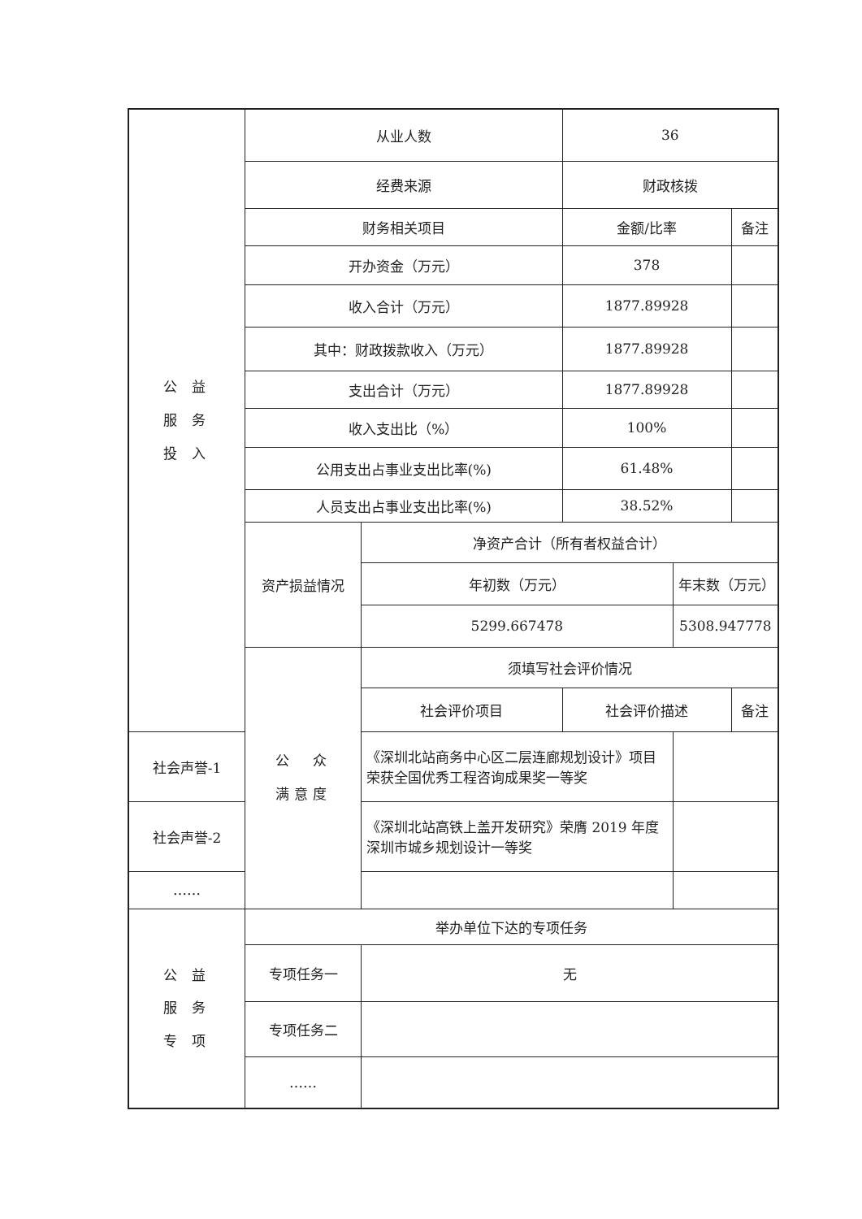| 公 益 服 务 投 入 | 从业人数 | | 36 | | | |
| | 经费来源 | | 财政核拨 | | | |
| | 财务相关项目 | | | 金额/比率 | | 备注 |
| | 开办资金（万元） | | | 378 | | |
| | 收入合计（万元） | | | 1877.89928 | | |
| | 其中：财政拨款收入（万元） | | | 1877.89928 | | |
| | 支出合计（万元） | | | 1877.89928 | | |
| | 收入支出比（%） | | | 100% | | |
| | 公用支出占事业支出比率(%) | | | 61.48% | | |
| | 人员支出占事业支出比率(%) | | | 38.52% | | |
| | 资产损益情况 | 净资产合计（所有者权益合计） | | | | |
| | | 年初数（万元） | | | 年末数（万元） | |
| | | 5299.667478 | | | 5308.947778 | |
| | 公 众 满意度 | 须填写社会评价情况 | | | | |
| | | 社会评价项目 | 社会评价描述 | | | 备注 |
| 社会声誉-1 | | 《深圳北站商务中心区二层连廊规划设计》项目荣获全国优秀工程咨询成果奖一等奖 | | | | |
| 社会声誉-2 | | 《深圳北站高铁上盖开发研究》荣膺 2019 年度深圳市城乡规划设计一等奖 | | | | |
| …… | | | | | | |
| 公 益 服 务 专 项 | 举办单位下达的专项任务 | | | | | |
| | 专项任务一 | 无 | | | | |
| | 专项任务二 | | | | | |
| | …… | | | | | |